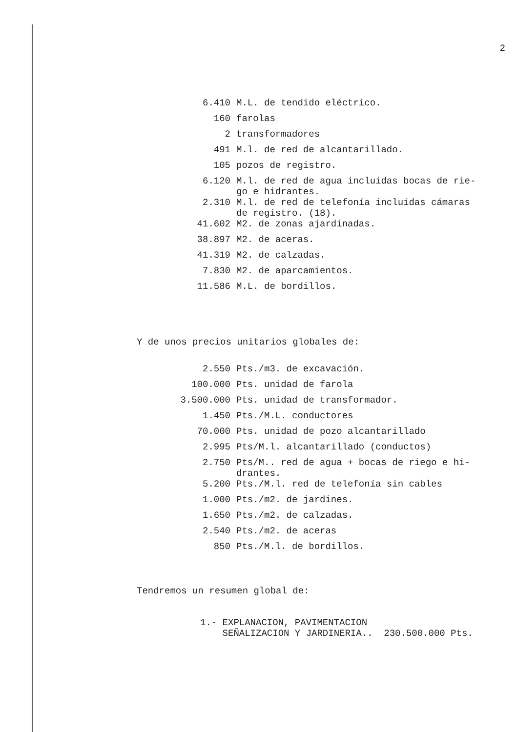2
| 6.410 | M.L. de tendido eléctrico. |
| 160 | farolas |
| 2 | transformadores |
| 491 | M.l. de red de alcantarillado. |
| 105 | pozos de registro. |
| 6.120 | M.l. de red de agua incluídas bocas de rie- go e hidrantes. |
| 2.310 | M.l. de red de telefonía incluídas cámaras de registro. (18). |
| 41.602 | M2. de zonas ajardinadas. |
| 38.897 | M2. de aceras. |
| 41.319 | M2. de calzadas. |
| 7.830 | M2. de aparcamientos. |
| 11.586 | M.L. de bordillos. |
Y de unos precios unitarios globales de:
| 2.550 | Pts./m3. de excavación. |
| 100.000 | Pts. unidad de farola |
| 3.500.000 | Pts. unidad de transformador. |
| 1.450 | Pts./M.L. conductores |
| 70.000 | Pts. unidad de pozo alcantarillado |
| 2.995 | Pts/M.l. alcantarillado (conductos) |
| 2.750 | Pts/M.. red de agua + bocas de riego e hi- drantes. |
| 5.200 | Pts./M.l. red de telefonía sin cables |
| 1.000 | Pts./m2. de jardines. |
| 1.650 | Pts./m2. de calzadas. |
| 2.540 | Pts./m2. de aceras |
| 850 | Pts./M.l. de bordillos. |
Tendremos un resumen global de:
1.- EXPLANACION, PAVIMENTACION
SEÑALIZACION Y JARDINERIA.. 230.500.000 Pts.